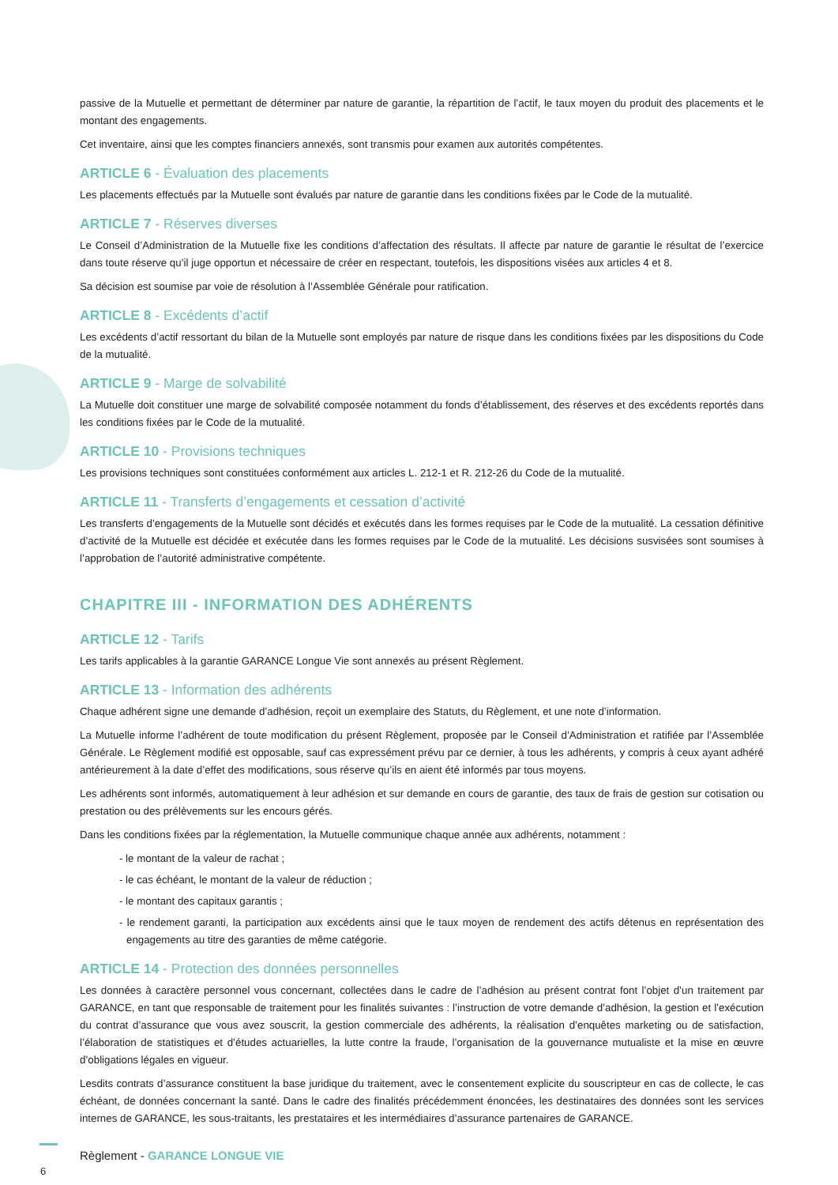passive de la Mutuelle et permettant de déterminer par nature de garantie, la répartition de l’actif, le taux moyen du produit des placements et le montant des engagements.
Cet inventaire, ainsi que les comptes financiers annexés, sont transmis pour examen aux autorités compétentes.
ARTICLE 6 - Évaluation des placements
Les placements effectués par la Mutuelle sont évalués par nature de garantie dans les conditions fixées par le Code de la mutualité.
ARTICLE 7 - Réserves diverses
Le Conseil d’Administration de la Mutuelle fixe les conditions d’affectation des résultats. Il affecte par nature de garantie le résultat de l’exercice dans toute réserve qu’il juge opportun et nécessaire de créer en respectant, toutefois, les dispositions visées aux articles 4 et 8.
Sa décision est soumise par voie de résolution à l’Assemblée Générale pour ratification.
ARTICLE 8 - Excédents d’actif
Les excédents d’actif ressortant du bilan de la Mutuelle sont employés par nature de risque dans les conditions fixées par les dispositions du Code de la mutualité.
ARTICLE 9 - Marge de solvabilité
La Mutuelle doit constituer une marge de solvabilité composée notamment du fonds d’établissement, des réserves et des excédents reportés dans les conditions fixées par le Code de la mutualité.
ARTICLE 10 - Provisions techniques
Les provisions techniques sont constituées conformément aux articles L. 212-1 et R. 212-26 du Code de la mutualité.
ARTICLE 11 - Transferts d’engagements et cessation d’activité
Les transferts d’engagements de la Mutuelle sont décidés et exécutés dans les formes requises par le Code de la mutualité. La cessation définitive d’activité de la Mutuelle est décidée et exécutée dans les formes requises par le Code de la mutualité. Les décisions susvisées sont soumises à l’approbation de l’autorité administrative compétente.
CHAPITRE III - INFORMATION DES ADHÉRENTS
ARTICLE 12 - Tarifs
Les tarifs applicables à la garantie GARANCE Longue Vie sont annexés au présent Règlement.
ARTICLE 13 - Information des adhérents
Chaque adhérent signe une demande d’adhésion, reçoit un exemplaire des Statuts, du Règlement, et une note d’information.
La Mutuelle informe l’adhérent de toute modification du présent Règlement, proposée par le Conseil d’Administration et ratifiée par l’Assemblée Générale. Le Règlement modifié est opposable, sauf cas expressément prévu par ce dernier, à tous les adhérents, y compris à ceux ayant adhéré antérieurement à la date d’effet des modifications, sous réserve qu’ils en aient été informés par tous moyens.
Les adhérents sont informés, automatiquement à leur adhésion et sur demande en cours de garantie, des taux de frais de gestion sur cotisation ou prestation ou des prélèvements sur les encours gérés.
Dans les conditions fixées par la réglementation, la Mutuelle communique chaque année aux adhérents, notamment :
- le montant de la valeur de rachat ;
- le cas échéant, le montant de la valeur de réduction ;
- le montant des capitaux garantis ;
- le rendement garanti, la participation aux excédents ainsi que le taux moyen de rendement des actifs détenus en représentation des engagements au titre des garanties de même catégorie.
ARTICLE 14 - Protection des données personnelles
Les données à caractère personnel vous concernant, collectées dans le cadre de l’adhésion au présent contrat font l’objet d’un traitement par GARANCE, en tant que responsable de traitement pour les finalités suivantes : l’instruction de votre demande d’adhésion, la gestion et l’exécution du contrat d’assurance que vous avez souscrit, la gestion commerciale des adhérents, la réalisation d’enquêtes marketing ou de satisfaction, l’élaboration de statistiques et d’études actuarielles, la lutte contre la fraude, l’organisation de la gouvernance mutualiste et la mise en œuvre d’obligations légales en vigueur.
Lesdits contrats d’assurance constituent la base juridique du traitement, avec le consentement explicite du souscripteur en cas de collecte, le cas échéant, de données concernant la santé. Dans le cadre des finalités précédemment énoncées, les destinataires des données sont les services internes de GARANCE, les sous-traitants, les prestataires et les intermédiaires d’assurance partenaires de GARANCE.
6
Règlement - GARANCE LONGUE VIE